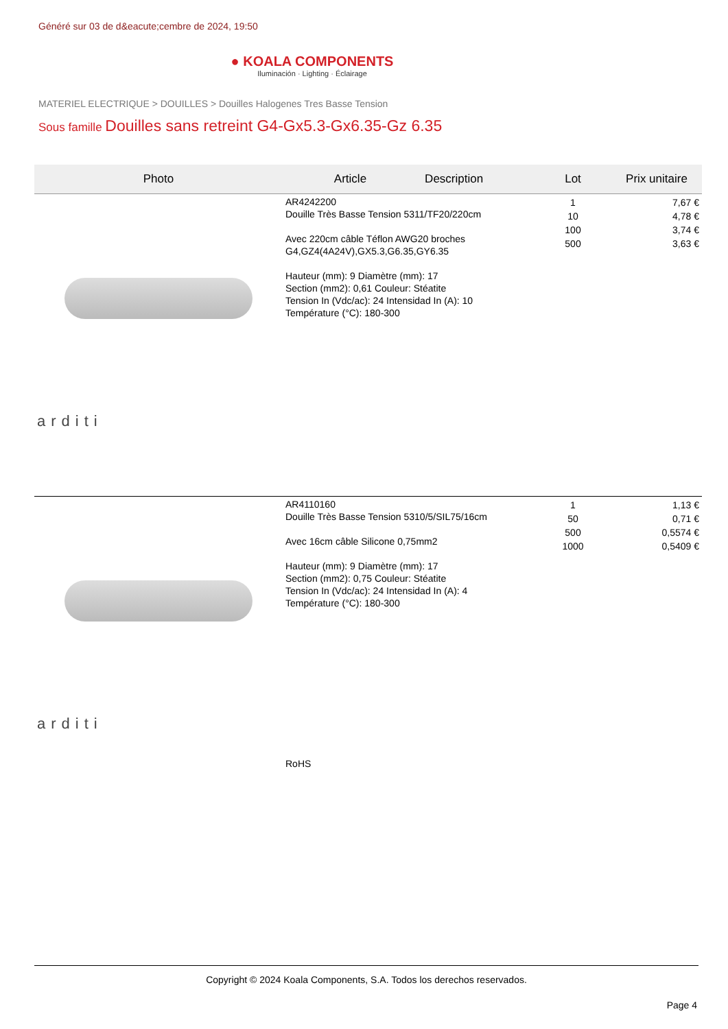Généré sur 03 de d&eacute;cembre de 2024, 19:50
● KOALA COMPONENTS
Iluminación · Lighting · Éclairage
MATERIEL ELECTRIQUE > DOUILLES > Douilles Halogenes Tres Basse Tension
Sous famille Douilles sans retreint G4-Gx5.3-Gx6.35-Gz 6.35
| Photo | Article Description | Lot | Prix unitaire |
| --- | --- | --- | --- |
| arditi | AR4242200 Douille Très Basse Tension 5311/TF20/220cm Avec 220cm câble Téflon AWG20 broches G4,GZ4(4A24V),GX5.3,G6.35,GY6.35 Hauteur (mm): 9 Diamètre (mm): 17 Section (mm2): 0,61 Couleur: Stéatite Tension In (Vdc/ac): 24 Intensidad In (A): 10 Température (°C): 180-300 | 1 10 100 500 | 7,67 € 4,78 € 3,74 € 3,63 € |
| arditi | AR4110160 Douille Très Basse Tension 5310/5/SIL75/16cm Avec 16cm câble Silicone 0,75mm2 Hauteur (mm): 9 Diamètre (mm): 17 Section (mm2): 0,75 Couleur: Stéatite Tension In (Vdc/ac): 24 Intensidad In (A): 4 Température (°C): 180-300 RoHS | 1 50 500 1000 | 1,13 € 0,71 € 0,5574 € 0,5409 € |
Copyright © 2024 Koala Components, S.A. Todos los derechos reservados.
Page 4